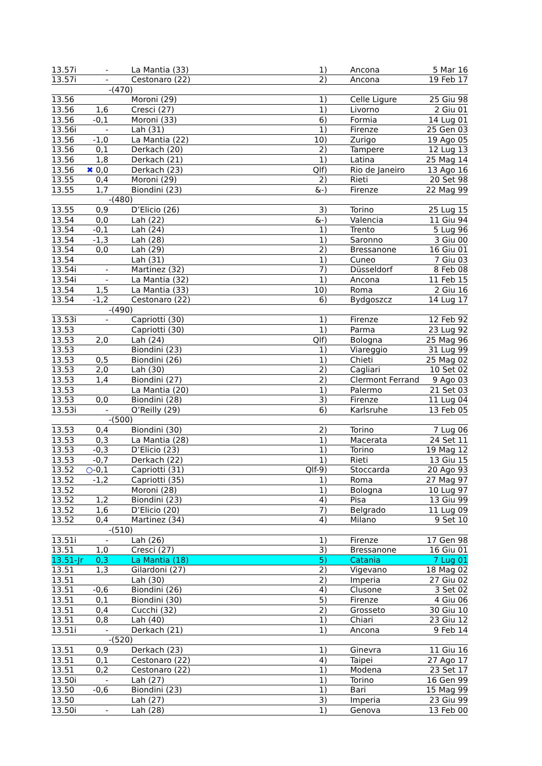| 13.57i | - | La Mantia (33) | 1) | Ancona | 5 Mar 16 |
| 13.57i | - | Cestonaro (22) | 2) | Ancona | 19 Feb 17 |
| | -(470) | | | | |
| 13.56 | | Moroni (29) | 1) | Celle Ligure | 25 Giu 98 |
| 13.56 | 1,6 | Cresci (27) | 1) | Livorno | 2 Giu 01 |
| 13.56 | -0,1 | Moroni (33) | 6) | Formia | 14 Lug 01 |
| 13.56i | - | Lah (31) | 1) | Firenze | 25 Gen 03 |
| 13.56 | -1,0 | La Mantia (22) | 10) | Zurigo | 19 Ago 05 |
| 13.56 | 0,1 | Derkach (20) | 2) | Tampere | 12 Lug 13 |
| 13.56 | 1,8 | Derkach (21) | 1) | Latina | 25 Mag 14 |
| 13.56 | ✖ 0,0 | Derkach (23) | Qlf) | Rio de Janeiro | 13 Ago 16 |
| 13.55 | 0,4 | Moroni (29) | 2) | Rieti | 20 Set 98 |
| 13.55 | 1,7 | Biondini (23) | &-) | Firenze | 22 Mag 99 |
| | -(480) | | | | |
| 13.55 | 0,9 | D’Elicio (26) | 3) | Torino | 25 Lug 15 |
| 13.54 | 0,0 | Lah (22) | &-) | Valencia | 11 Giu 94 |
| 13.54 | -0,1 | Lah (24) | 1) | Trento | 5 Lug 96 |
| 13.54 | -1,3 | Lah (28) | 1) | Saronno | 3 Giu 00 |
| 13.54 | 0,0 | Lah (29) | 2) | Bressanone | 16 Giu 01 |
| 13.54 | | Lah (31) | 1) | Cuneo | 7 Giu 03 |
| 13.54i | - | Martinez (32) | 7) | Düsseldorf | 8 Feb 08 |
| 13.54i | - | La Mantia (32) | 1) | Ancona | 11 Feb 15 |
| 13.54 | 1,5 | La Mantia (33) | 10) | Roma | 2 Giu 16 |
| 13.54 | -1,2 | Cestonaro (22) | 6) | Bydgoszcz | 14 Lug 17 |
| | -(490) | | | | |
| 13.53i | - | Capriotti (30) | 1) | Firenze | 12 Feb 92 |
| 13.53 | | Capriotti (30) | 1) | Parma | 23 Lug 92 |
| 13.53 | 2,0 | Lah (24) | Qlf) | Bologna | 25 Mag 96 |
| 13.53 | | Biondini (23) | 1) | Viareggio | 31 Lug 99 |
| 13.53 | 0,5 | Biondini (26) | 1) | Chieti | 25 Mag 02 |
| 13.53 | 2,0 | Lah (30) | 2) | Cagliari | 10 Set 02 |
| 13.53 | 1,4 | Biondini (27) | 2) | Clermont Ferrand | 9 Ago 03 |
| 13.53 | | La Mantia (20) | 1) | Palermo | 21 Set 03 |
| 13.53 | 0,0 | Biondini (28) | 3) | Firenze | 11 Lug 04 |
| 13.53i | - | O’Reilly (29) | 6) | Karlsruhe | 13 Feb 05 |
| | -(500) | | | | |
| 13.53 | 0,4 | Biondini (30) | 2) | Torino | 7 Lug 06 |
| 13.53 | 0,3 | La Mantia (28) | 1) | Macerata | 24 Set 11 |
| 13.53 | -0,3 | D’Elicio (23) | 1) | Torino | 19 Mag 12 |
| 13.53 | -0,7 | Derkach (22) | 1) | Rieti | 13 Giu 15 |
| 13.52 | ○ -0,1 | Capriotti (31) | Qlf-9) | Stoccarda | 20 Ago 93 |
| 13.52 | -1,2 | Capriotti (35) | 1) | Roma | 27 Mag 97 |
| 13.52 | | Moroni (28) | 1) | Bologna | 10 Lug 97 |
| 13.52 | 1,2 | Biondini (23) | 4) | Pisa | 13 Giu 99 |
| 13.52 | 1,6 | D’Elicio (20) | 7) | Belgrado | 11 Lug 09 |
| 13.52 | 0,4 | Martinez (34) | 4) | Milano | 9 Set 10 |
| | -(510) | | | | |
| 13.51i | - | Lah (26) | 1) | Firenze | 17 Gen 98 |
| 13.51 | 1,0 | Cresci (27) | 3) | Bressanone | 16 Giu 01 |
| 13.51-Jr | 0,3 | La Mantia (18) | 5) | Catania | 7 Lug 01 |
| 13.51 | 1,3 | Gilardoni (27) | 2) | Vigevano | 18 Mag 02 |
| 13.51 | | Lah (30) | 2) | Imperia | 27 Giu 02 |
| 13.51 | -0,6 | Biondini (26) | 4) | Clusone | 3 Set 02 |
| 13.51 | 0,1 | Biondini (30) | 5) | Firenze | 4 Giu 06 |
| 13.51 | 0,4 | Cucchi (32) | 2) | Grosseto | 30 Giu 10 |
| 13.51 | 0,8 | Lah (40) | 1) | Chiari | 23 Giu 12 |
| 13.51i | - | Derkach (21) | 1) | Ancona | 9 Feb 14 |
| | -(520) | | | | |
| 13.51 | 0,9 | Derkach (23) | 1) | Ginevra | 11 Giu 16 |
| 13.51 | 0,1 | Cestonaro (22) | 4) | Taipei | 27 Ago 17 |
| 13.51 | 0,2 | Cestonaro (22) | 1) | Modena | 23 Set 17 |
| 13.50i | - | Lah (27) | 1) | Torino | 16 Gen 99 |
| 13.50 | -0,6 | Biondini (23) | 1) | Bari | 15 Mag 99 |
| 13.50 | | Lah (27) | 3) | Imperia | 23 Giu 99 |
| 13.50i | - | Lah (28) | 1) | Genova | 13 Feb 00 |